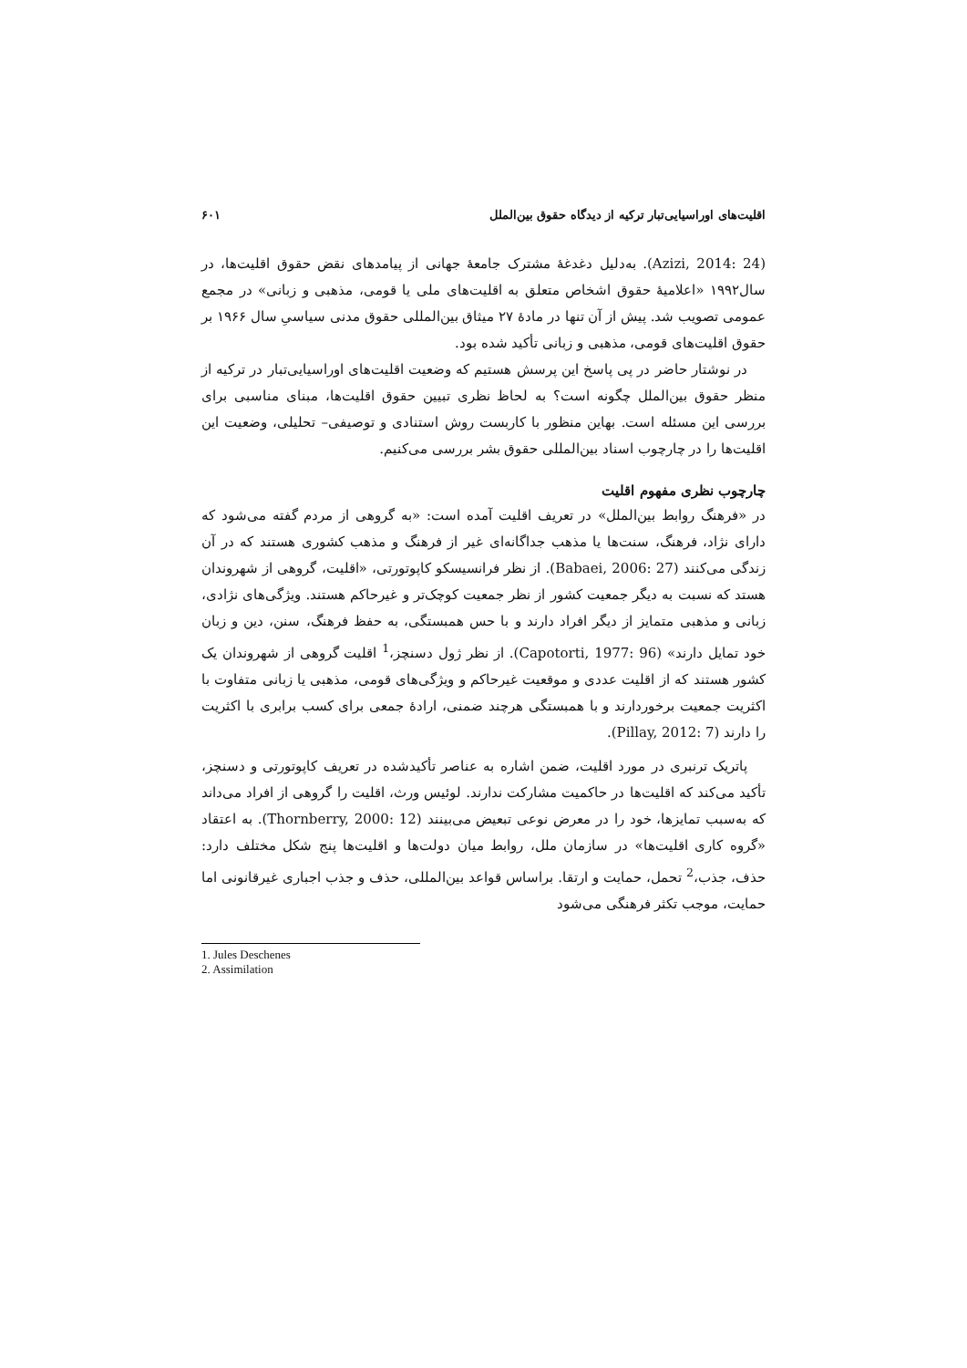اقلیت‌های اوراسیایی‌تبار ترکیه از دیدگاه حقوق بین‌الملل ۶۰۱
(Azizi, 2014: 24). به‌دلیل دغدغهٔ مشترک جامعهٔ جهانی از پیامدهای نقض حقوق اقلیت‌ها، در سال۱۹۹۲ «اعلامیهٔ حقوق اشخاص متعلق به اقلیت‌های ملی یا قومی، مذهبی و زبانی» در مجمع عمومی تصویب شد. پیش از آن تنها در مادهٔ ۲۷ میثاق بین‌المللی حقوق مدنی سیاسیِ سال ۱۹۶۶ بر حقوق اقلیت‌های قومی، مذهبی و زبانی تأکید شده بود.
در نوشتار حاضر در پی پاسخ این پرسش هستیم که وضعیت اقلیت‌های اوراسیایی‌تبار در ترکیه از منظر حقوق بین‌الملل چگونه است؟ به لحاظ نظری تبیین حقوق اقلیت‌ها، مبنای مناسبی برای بررسی این مسئله است. بهاین منظور با کاربست روش استنادی و توصیفی– تحلیلی، وضعیت این اقلیت‌ها را در چارچوب اسناد بین‌المللی حقوق بشر بررسی می‌کنیم.
چارچوب نظری مفهوم اقلیت
در «فرهنگ روابط بین‌الملل» در تعریف اقلیت آمده است: «به گروهی از مردم گفته می‌شود که دارای نژاد، فرهنگ، سنت‌ها یا مذهب جداگانه‌ای غیر از فرهنگ و مذهب کشوری هستند که در آن زندگی می‌کنند (Babaei, 2006: 27). از نظر فرانسیسکو کاپوتورتی، «اقلیت، گروهی از شهروندان هستد که نسبت به دیگر جمعیت کشور از نظر جمعیت کوچک‌تر و غیرحاکم هستند. ویژگی‌های نژادی، زبانی و مذهبی متمایز از دیگر افراد دارند و با حس همبستگی، به حفظ فرهنگ، سنن، دین و زبان خود تمایل دارند» (Capotorti, 1977: 96). از نظر ژول دسنچز،<sup>1</sup> اقلیت گروهی از شهروندان یک کشور هستند که از اقلیت عددی و موقعیت غیرحاکم و ویژگی‌های قومی، مذهبی یا زبانی متفاوت با اکثریت جمعیت برخوردارند و با همبستگی هرچند ضمنی، ارادهٔ جمعی برای کسب برابری با اکثریت را دارند (Pillay, 2012: 7).
پاتریک ترنبری در مورد اقلیت، ضمن اشاره به عناصر تأکیدشده در تعریف کاپوتورتی و دسنچز، تأکید می‌کند که اقلیت‌ها در حاکمیت مشارکت ندارند. لوئیس ورث، اقلیت را گروهی از افراد می‌داند که به‌سبب تمایزها، خود را در معرض نوعی تبعیض می‌بینند (Thornberry, 2000: 12). به اعتقاد «گروه کاری اقلیت‌ها» در سازمان ملل، روابط میان دولت‌ها و اقلیت‌ها پنج شکل مختلف دارد: حذف، جذب،<sup>2</sup> تحمل، حمایت و ارتقا. براساس قواعد بین‌المللی، حذف و جذب اجباری غیرقانونی اما حمایت، موجب تکثر فرهنگی می‌شود
1. Jules Deschenes
2. Assimilation